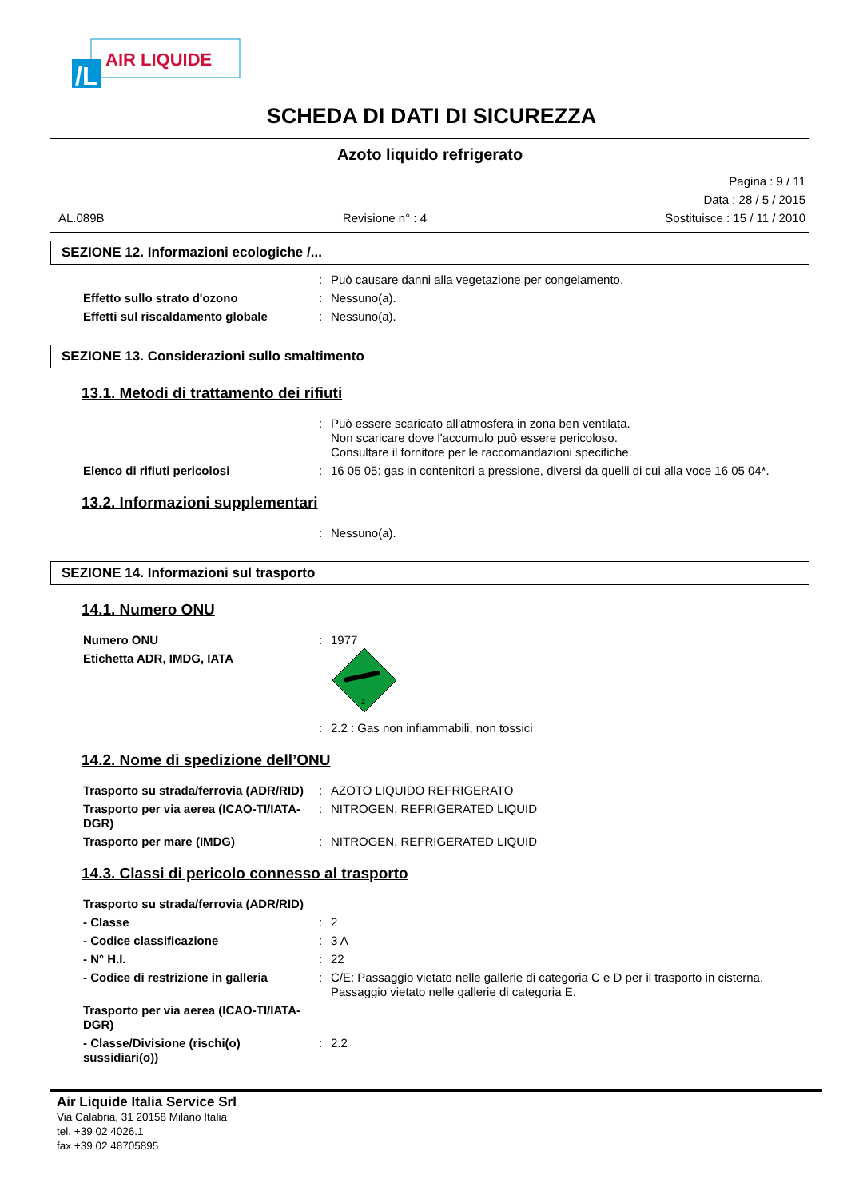/L
AIR LIQUIDE
SCHEDA DI DATI DI SICUREZZA
Azoto liquido refrigerato
AL.089B Revisione n° : 4 Pagina : 9 / 11
Data : 28 / 5 / 2015
Sostituisce : 15 / 11 / 2010
SEZIONE 12. Informazioni ecologiche /...
: Può causare danni alla vegetazione per congelamento.
Effetto sullo strato d'ozono: Nessuno(a).
Effetti sul riscaldamento globale: Nessuno(a).
SEZIONE 13. Considerazioni sullo smaltimento
13.1. Metodi di trattamento dei rifiuti
: Può essere scaricato all'atmosfera in zona ben ventilata.
Non scaricare dove l'accumulo può essere pericoloso.
Consultare il fornitore per le raccomandazioni specifiche.
Elenco di rifiuti pericolosi: 16 05 05: gas in contenitori a pressione, diversi da quelli di cui alla voce 16 05 04*.
13.2. Informazioni supplementari
: Nessuno(a).
SEZIONE 14. Informazioni sul trasporto
14.1. Numero ONU
Numero ONU: 1977
Etichetta ADR, IMDG, IATA
2
: 2.2 : Gas non infiammabili, non tossici
14.2. Nome di spedizione dell’ONU
Trasporto su strada/ferrovia (ADR/RID): AZOTO LIQUIDO REFRIGERATO
Trasporto per via aerea (ICAO-TI/IATA-DGR): NITROGEN, REFRIGERATED LIQUID
Trasporto per mare (IMDG): NITROGEN, REFRIGERATED LIQUID
14.3. Classi di pericolo connesso al trasporto
Trasporto su strada/ferrovia (ADR/RID)
- Classe: 2
- Codice classificazione: 3 A
- N° H.I.: 22
- Codice di restrizione in galleria: C/E: Passaggio vietato nelle gallerie di categoria C e D per il trasporto in cisterna.
Passaggio vietato nelle gallerie di categoria E.
Trasporto per via aerea (ICAO-TI/IATA-DGR)
- Classe/Divisione (rischi(o) sussidiari(o)): 2.2
Air Liquide Italia Service Srl
Via Calabria, 31 20158 Milano Italia
tel. +39 02 4026.1
fax +39 02 48705895